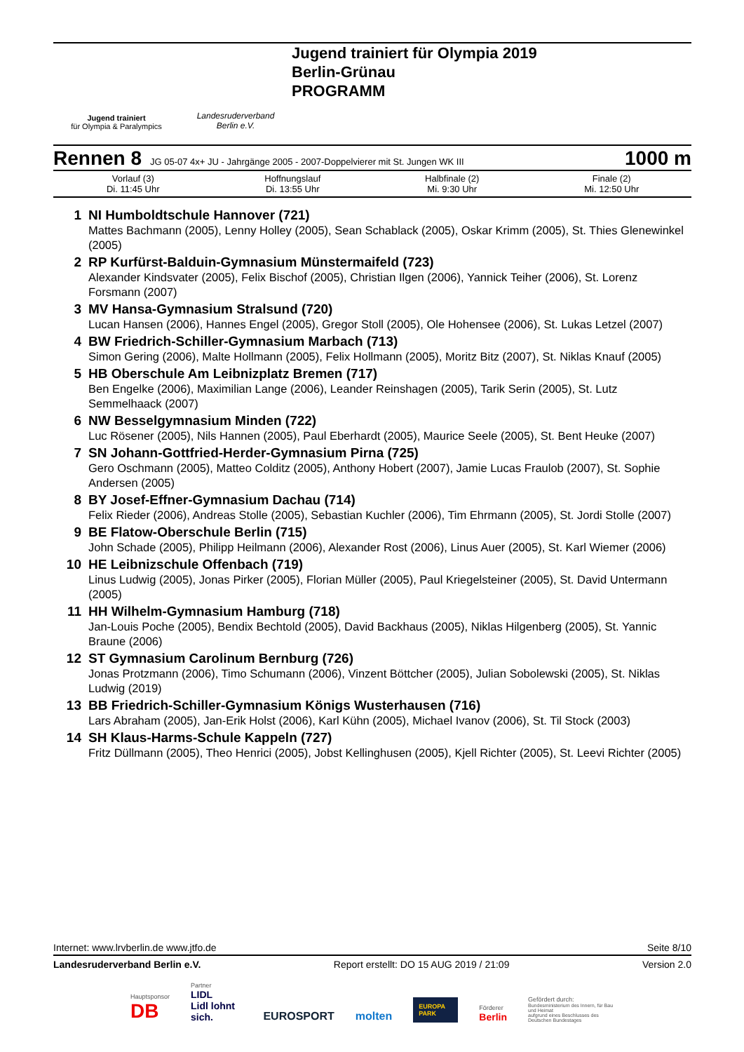Jugend trainiert
für Olympia & Paralympics
Landesruderverband
Berlin e.V.
Jugend trainiert für Olympia 2019
Berlin-Grünau
PROGRAMM
Rennen 8 JG 05-07 4x+ JU - Jahrgänge 2005 - 2007-Doppelvierer mit St. Jungen WK III 1000 m
| Vorlauf (3) Di. 11:45 Uhr | Hoffnungslauf Di. 13:55 Uhr | Halbfinale (2) Mi. 9:30 Uhr | Finale (2) Mi. 12:50 Uhr |
1 NI Humboldtschule Hannover (721)
Mattes Bachmann (2005), Lenny Holley (2005), Sean Schablack (2005), Oskar Krimm (2005), St. Thies Glenewinkel (2005)
2 RP Kurfürst-Balduin-Gymnasium Münstermaifeld (723)
Alexander Kindsvater (2005), Felix Bischof (2005), Christian Ilgen (2006), Yannick Teiher (2006), St. Lorenz Forsmann (2007)
3 MV Hansa-Gymnasium Stralsund (720)
Lucan Hansen (2006), Hannes Engel (2005), Gregor Stoll (2005), Ole Hohensee (2006), St. Lukas Letzel (2007)
4 BW Friedrich-Schiller-Gymnasium Marbach (713)
Simon Gering (2006), Malte Hollmann (2005), Felix Hollmann (2005), Moritz Bitz (2007), St. Niklas Knauf (2005)
5 HB Oberschule Am Leibnizplatz Bremen (717)
Ben Engelke (2006), Maximilian Lange (2006), Leander Reinshagen (2005), Tarik Serin (2005), St. Lutz Semmelhaack (2007)
6 NW Besselgymnasium Minden (722)
Luc Rösener (2005), Nils Hannen (2005), Paul Eberhardt (2005), Maurice Seele (2005), St. Bent Heuke (2007)
7 SN Johann-Gottfried-Herder-Gymnasium Pirna (725)
Gero Oschmann (2005), Matteo Colditz (2005), Anthony Hobert (2007), Jamie Lucas Fraulob (2007), St. Sophie Andersen (2005)
8 BY Josef-Effner-Gymnasium Dachau (714)
Felix Rieder (2006), Andreas Stolle (2005), Sebastian Kuchler (2006), Tim Ehrmann (2005), St. Jordi Stolle (2007)
9 BE Flatow-Oberschule Berlin (715)
John Schade (2005), Philipp Heilmann (2006), Alexander Rost (2006), Linus Auer (2005), St. Karl Wiemer (2006)
10 HE Leibnizschule Offenbach (719)
Linus Ludwig (2005), Jonas Pirker (2005), Florian Müller (2005), Paul Kriegelsteiner (2005), St. David Untermann (2005)
11 HH Wilhelm-Gymnasium Hamburg (718)
Jan-Louis Poche (2005), Bendix Bechtold (2005), David Backhaus (2005), Niklas Hilgenberg (2005), St. Yannic Braune (2006)
12 ST Gymnasium Carolinum Bernburg (726)
Jonas Protzmann (2006), Timo Schumann (2006), Vinzent Böttcher (2005), Julian Sobolewski (2005), St. Niklas Ludwig (2019)
13 BB Friedrich-Schiller-Gymnasium Königs Wusterhausen (716)
Lars Abraham (2005), Jan-Erik Holst (2006), Karl Kühn (2005), Michael Ivanov (2006), St. Til Stock (2003)
14 SH Klaus-Harms-Schule Kappeln (727)
Fritz Düllmann (2005), Theo Henrici (2005), Jobst Kellinghusen (2005), Kjell Richter (2005), St. Leevi Richter (2005)
Internet: www.lrvberlin.de www.jtfo.de Seite 8/10
Landesruderverband Berlin e.V. Report erstellt: DO 15 AUG 2019 / 21:09 Version 2.0
Hauptsponsor
DB
Partner
LIDL
Lidl lohnt sich.
EUROSPORT
molten
EUROPA PARK
Förderer
Berlin
Gefördert durch:
Bundesministerium des Innern, für Bau und Heimat
aufgrund eines Beschlusses des Deutschen Bundestages